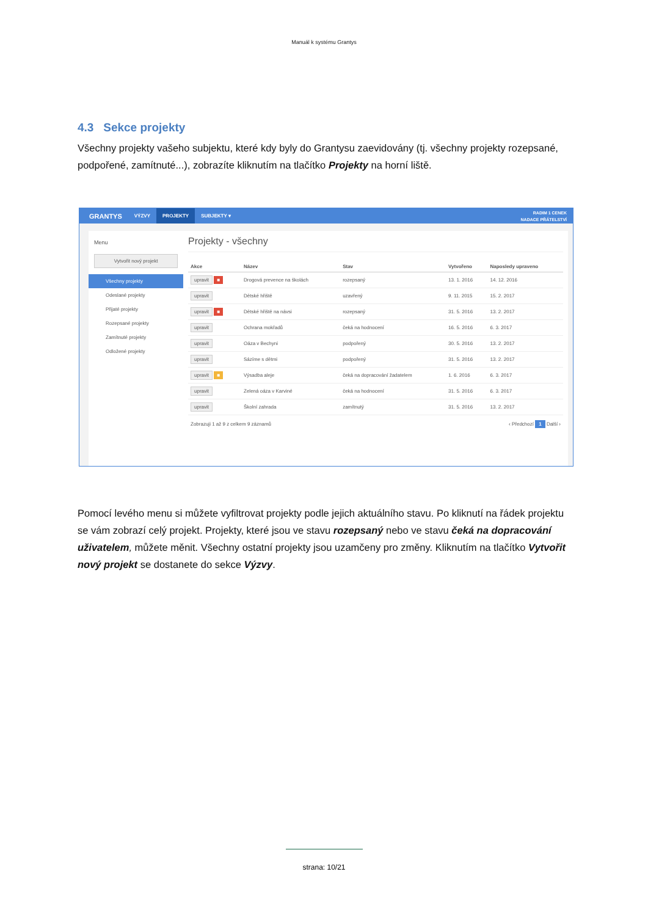Manuál k systému Grantys
4.3 Sekce projekty
Všechny projekty vašeho subjektu, které kdy byly do Grantysu zaevidovány (tj. všechny projekty rozepsané, podpořené, zamítnuté...), zobrazíte kliknutím na tlačítko Projekty na horní liště.
GRANTYS VÝZVY PROJEKTY SUBJEKTY ▾ RADIM 1 CENEK
NADACE PŘÁTELSTVÍ
Menu
Vytvořit nový projekt
Všechny projekty
Odeslané projekty
Přijaté projekty
Rozepsané projekty
Zamítnuté projekty
Odložené projekty
Projekty - všechny
| Akce | Název | Stav | Vytvořeno | Naposledy upraveno |
| --- | --- | --- | --- | --- |
| upravit ■ | Drogová prevence na školách | rozepsaný | 13. 1. 2016 | 14. 12. 2016 |
| upravit | Dětské hřiště | uzavřený | 9. 11. 2015 | 15. 2. 2017 |
| upravit ■ | Dětské hřiště na návsi | rozepsaný | 31. 5. 2016 | 13. 2. 2017 |
| upravit | Ochrana mokřadů | čeká na hodnocení | 16. 5. 2016 | 6. 3. 2017 |
| upravit | Oáza v Bechyni | podpořený | 30. 5. 2016 | 13. 2. 2017 |
| upravit | Sázíme s dětmi | podpořený | 31. 5. 2016 | 13. 2. 2017 |
| upravit ■ | Výsadba aleje | čeká na dopracování žadatelem | 1. 6. 2016 | 6. 3. 2017 |
| upravit | Zelená oáza v Karviné | čeká na hodnocení | 31. 5. 2016 | 6. 3. 2017 |
| upravit | Školní zahrada | zamítnutý | 31. 5. 2016 | 13. 2. 2017 |
Zobrazuji 1 až 9 z celkem 9 záznamů ‹ Předchozí 1 Další ›
Pomocí levého menu si můžete vyfiltrovat projekty podle jejich aktuálního stavu. Po kliknutí na řádek projektu se vám zobrazí celý projekt. Projekty, které jsou ve stavu rozepsaný nebo ve stavu čeká na dopracování uživatelem, můžete měnit. Všechny ostatní projekty jsou uzamčeny pro změny. Kliknutím na tlačítko Vytvořit nový projekt se dostanete do sekce Výzvy.
strana: 10/21